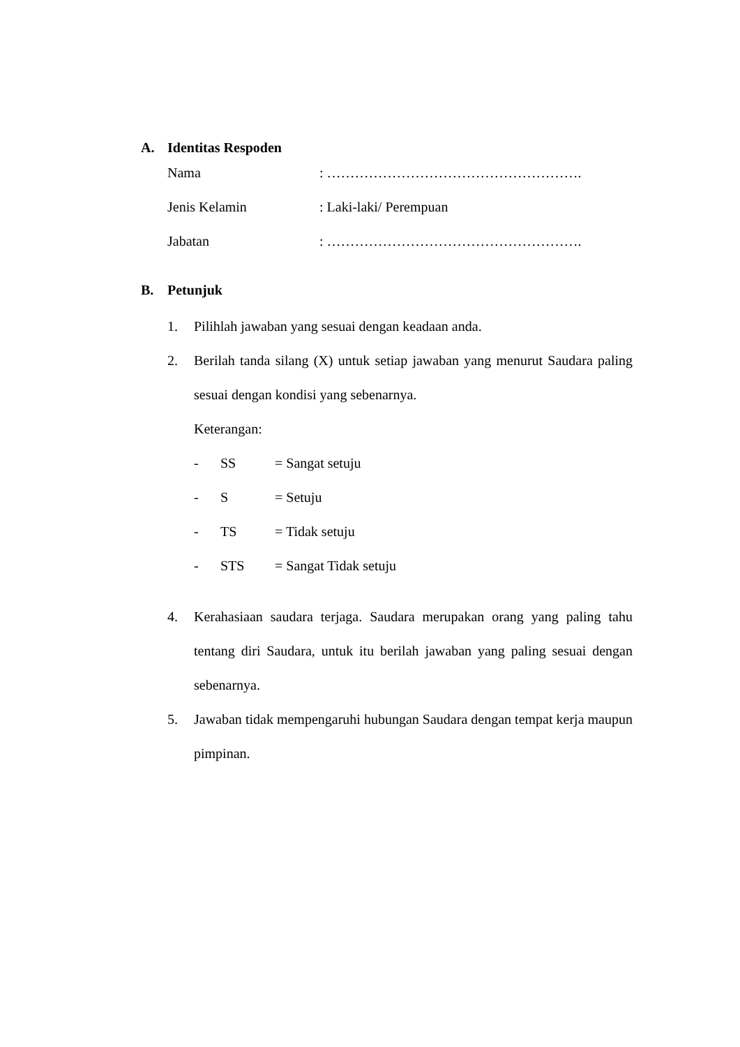A. Identitas Respoden
Nama : ……………………………………………….
Jenis Kelamin : Laki-laki/ Perempuan
Jabatan : ……………………………………………….
B. Petunjuk
1. Pilihlah jawaban yang sesuai dengan keadaan anda.
2. Berilah tanda silang (X) untuk setiap jawaban yang menurut Saudara paling sesuai dengan kondisi yang sebenarnya.
Keterangan:
- SS = Sangat setuju
- S = Setuju
- TS = Tidak setuju
- STS = Sangat Tidak setuju
4. Kerahasiaan saudara terjaga. Saudara merupakan orang yang paling tahu tentang diri Saudara, untuk itu berilah jawaban yang paling sesuai dengan sebenarnya.
5. Jawaban tidak mempengaruhi hubungan Saudara dengan tempat kerja maupun pimpinan.